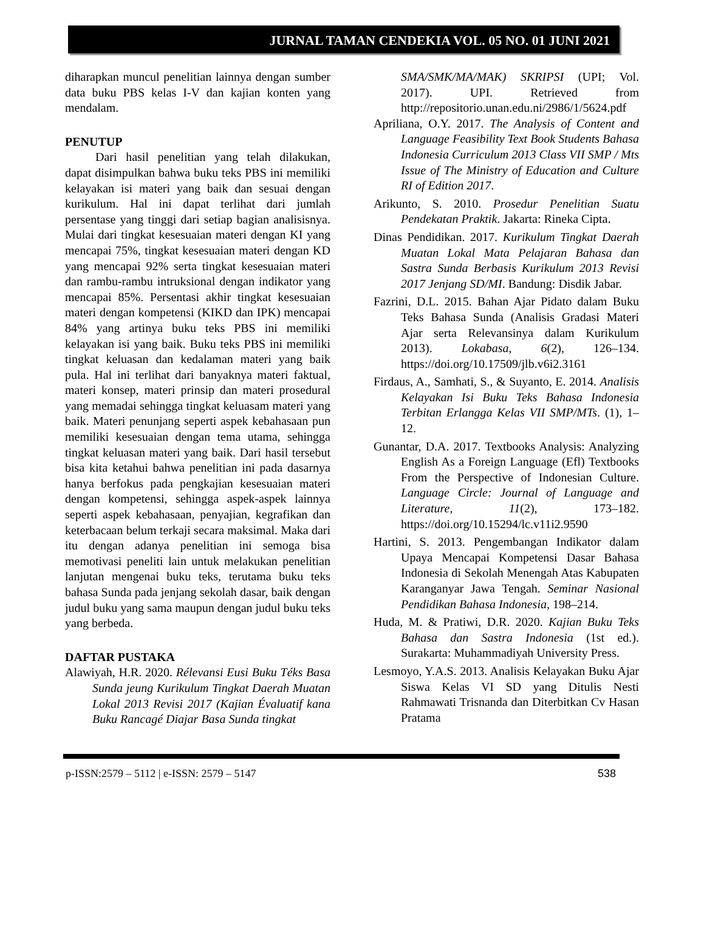JURNAL TAMAN CENDEKIA VOL. 05 NO. 01 JUNI 2021
diharapkan muncul penelitian lainnya dengan sumber data buku PBS kelas I-V dan kajian konten yang mendalam.
PENUTUP
Dari hasil penelitian yang telah dilakukan, dapat disimpulkan bahwa buku teks PBS ini memiliki kelayakan isi materi yang baik dan sesuai dengan kurikulum. Hal ini dapat terlihat dari jumlah persentase yang tinggi dari setiap bagian analisisnya. Mulai dari tingkat kesesuaian materi dengan KI yang mencapai 75%, tingkat kesesuaian materi dengan KD yang mencapai 92% serta tingkat kesesuaian materi dan rambu-rambu intruksional dengan indikator yang mencapai 85%. Persentasi akhir tingkat kesesuaian materi dengan kompetensi (KIKD dan IPK) mencapai 84% yang artinya buku teks PBS ini memiliki kelayakan isi yang baik. Buku teks PBS ini memiliki tingkat keluasan dan kedalaman materi yang baik pula. Hal ini terlihat dari banyaknya materi faktual, materi konsep, materi prinsip dan materi prosedural yang memadai sehingga tingkat keluasam materi yang baik. Materi penunjang seperti aspek kebahasaan pun memiliki kesesuaian dengan tema utama, sehingga tingkat keluasan materi yang baik. Dari hasil tersebut bisa kita ketahui bahwa penelitian ini pada dasarnya hanya berfokus pada pengkajian kesesuaian materi dengan kompetensi, sehingga aspek-aspek lainnya seperti aspek kebahasaan, penyajian, kegrafikan dan keterbacaan belum terkaji secara maksimal. Maka dari itu dengan adanya penelitian ini semoga bisa memotivasi peneliti lain untuk melakukan penelitian lanjutan mengenai buku teks, terutama buku teks bahasa Sunda pada jenjang sekolah dasar, baik dengan judul buku yang sama maupun dengan judul buku teks yang berbeda.
DAFTAR PUSTAKA
Alawiyah, H.R. 2020. Rélevansi Eusi Buku Téks Basa Sunda jeung Kurikulum Tingkat Daerah Muatan Lokal 2013 Revisi 2017 (Kajian Évaluatif kana Buku Rancagé Diajar Basa Sunda tingkat
SMA/SMK/MA/MAK) SKRIPSI (UPI; Vol. 2017). UPI. Retrieved from http://repositorio.unan.edu.ni/2986/1/5624.pdf
Apriliana, O.Y. 2017. The Analysis of Content and Language Feasibility Text Book Students Bahasa Indonesia Curriculum 2013 Class VII SMP / Mts Issue of The Ministry of Education and Culture RI of Edition 2017.
Arikunto, S. 2010. Prosedur Penelitian Suatu Pendekatan Praktik. Jakarta: Rineka Cipta.
Dinas Pendidikan. 2017. Kurikulum Tingkat Daerah Muatan Lokal Mata Pelajaran Bahasa dan Sastra Sunda Berbasis Kurikulum 2013 Revisi 2017 Jenjang SD/MI. Bandung: Disdik Jabar.
Fazrini, D.L. 2015. Bahan Ajar Pidato dalam Buku Teks Bahasa Sunda (Analisis Gradasi Materi Ajar serta Relevansinya dalam Kurikulum 2013). Lokabasa, 6(2), 126–134. https://doi.org/10.17509/jlb.v6i2.3161
Firdaus, A., Samhati, S., & Suyanto, E. 2014. Analisis Kelayakan Isi Buku Teks Bahasa Indonesia Terbitan Erlangga Kelas VII SMP/MTs. (1), 1–12.
Gunantar, D.A. 2017. Textbooks Analysis: Analyzing English As a Foreign Language (Efl) Textbooks From the Perspective of Indonesian Culture. Language Circle: Journal of Language and Literature, 11(2), 173–182. https://doi.org/10.15294/lc.v11i2.9590
Hartini, S. 2013. Pengembangan Indikator dalam Upaya Mencapai Kompetensi Dasar Bahasa Indonesia di Sekolah Menengah Atas Kabupaten Karanganyar Jawa Tengah. Seminar Nasional Pendidikan Bahasa Indonesia, 198–214.
Huda, M. & Pratiwi, D.R. 2020. Kajian Buku Teks Bahasa dan Sastra Indonesia (1st ed.). Surakarta: Muhammadiyah University Press.
Lesmoyo, Y.A.S. 2013. Analisis Kelayakan Buku Ajar Siswa Kelas VI SD yang Ditulis Nesti Rahmawati Trisnanda dan Diterbitkan Cv Hasan Pratama
p-ISSN:2579 – 5112 | e-ISSN: 2579 – 5147 538